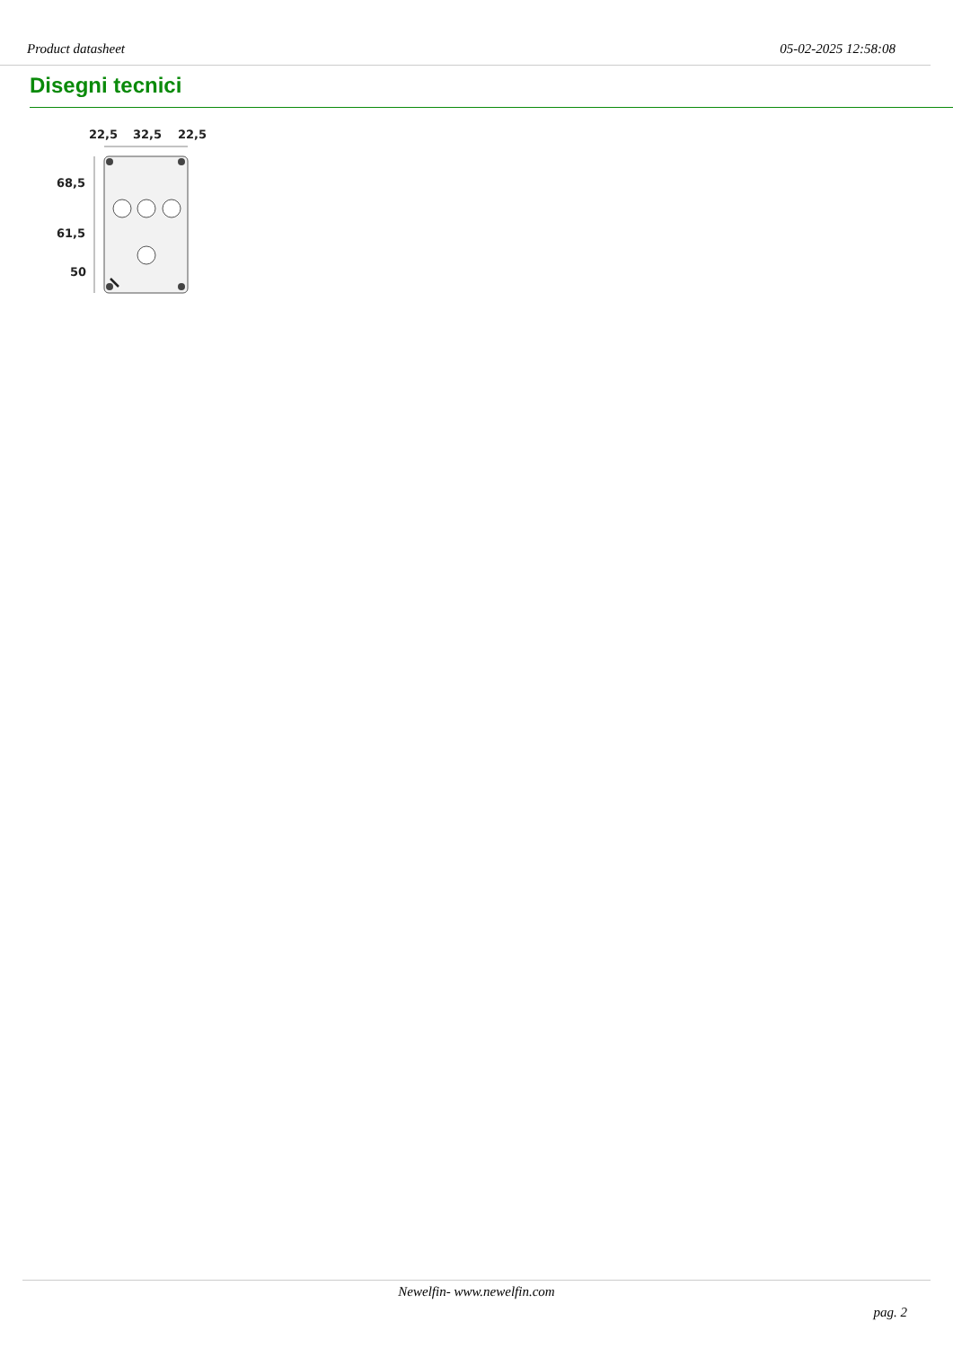Product datasheet 05-02-2025 12:58:08
Disegni tecnici
22,5
32,5
22,5
68,5
61,5
50
Newelfin- www.newelfin.com
pag. 2